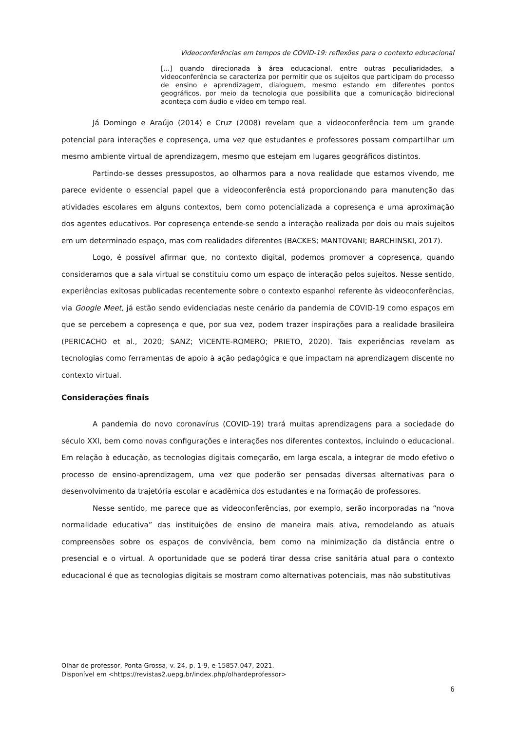Videoconferências em tempos de COVID-19: reflexões para o contexto educacional
[...] quando direcionada à área educacional, entre outras peculiaridades, a videoconferência se caracteriza por permitir que os sujeitos que participam do processo de ensino e aprendizagem, dialoguem, mesmo estando em diferentes pontos geográficos, por meio da tecnologia que possibilita que a comunicação bidirecional aconteça com áudio e vídeo em tempo real.
Já Domingo e Araújo (2014) e Cruz (2008) revelam que a videoconferência tem um grande potencial para interações e copresença, uma vez que estudantes e professores possam compartilhar um mesmo ambiente virtual de aprendizagem, mesmo que estejam em lugares geográficos distintos.
Partindo-se desses pressupostos, ao olharmos para a nova realidade que estamos vivendo, me parece evidente o essencial papel que a videoconferência está proporcionando para manutenção das atividades escolares em alguns contextos, bem como potencializada a copresença e uma aproximação dos agentes educativos. Por copresença entende-se sendo a interação realizada por dois ou mais sujeitos em um determinado espaço, mas com realidades diferentes (BACKES; MANTOVANI; BARCHINSKI, 2017).
Logo, é possível afirmar que, no contexto digital, podemos promover a copresença, quando consideramos que a sala virtual se constituiu como um espaço de interação pelos sujeitos. Nesse sentido, experiências exitosas publicadas recentemente sobre o contexto espanhol referente às videoconferências, via Google Meet, já estão sendo evidenciadas neste cenário da pandemia de COVID-19 como espaços em que se percebem a copresença e que, por sua vez, podem trazer inspirações para a realidade brasileira (PERICACHO et al., 2020; SANZ; VICENTE-ROMERO; PRIETO, 2020). Tais experiências revelam as tecnologias como ferramentas de apoio à ação pedagógica e que impactam na aprendizagem discente no contexto virtual.
Considerações finais
A pandemia do novo coronavírus (COVID-19) trará muitas aprendizagens para a sociedade do século XXI, bem como novas configurações e interações nos diferentes contextos, incluindo o educacional. Em relação à educação, as tecnologias digitais começarão, em larga escala, a integrar de modo efetivo o processo de ensino-aprendizagem, uma vez que poderão ser pensadas diversas alternativas para o desenvolvimento da trajetória escolar e acadêmica dos estudantes e na formação de professores.
Nesse sentido, me parece que as videoconferências, por exemplo, serão incorporadas na “nova normalidade educativa” das instituições de ensino de maneira mais ativa, remodelando as atuais compreensões sobre os espaços de convivência, bem como na minimização da distância entre o presencial e o virtual. A oportunidade que se poderá tirar dessa crise sanitária atual para o contexto educacional é que as tecnologias digitais se mostram como alternativas potenciais, mas não substitutivas
Olhar de professor, Ponta Grossa, v. 24, p. 1-9, e-15857.047, 2021.
Disponível em <https://revistas2.uepg.br/index.php/olhardeprofessor>
6